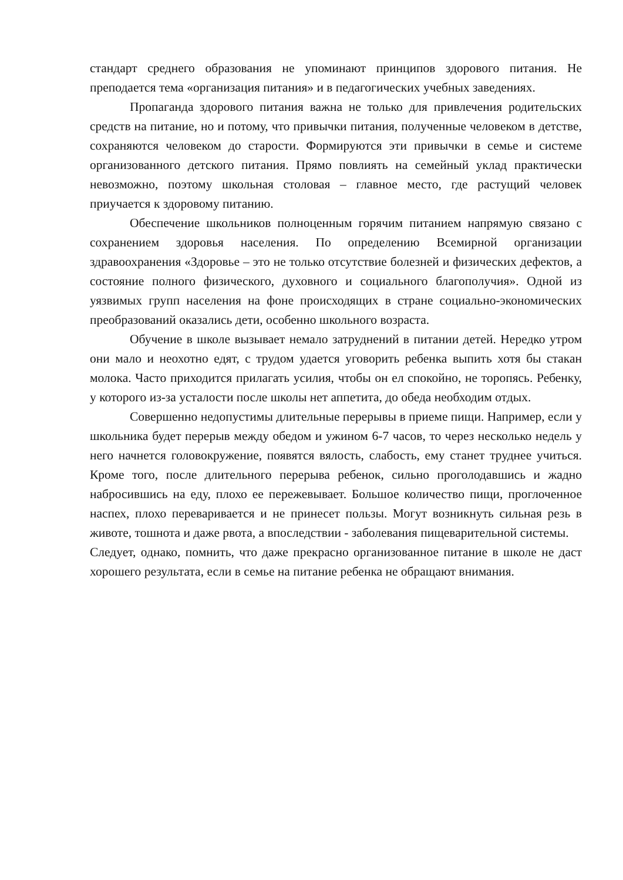стандарт среднего образования не упоминают принципов здорового питания. Не преподается тема «организация питания» и в педагогических учебных заведениях.
Пропаганда здорового питания важна не только для привлечения родительских средств на питание, но и потому, что привычки питания, полученные человеком в детстве, сохраняются человеком до старости. Формируются эти привычки в семье и системе организованного детского питания. Прямо повлиять на семейный уклад практически невозможно, поэтому школьная столовая – главное место, где растущий человек приучается к здоровому питанию.
Обеспечение школьников полноценным горячим питанием напрямую связано с сохранением здоровья населения. По определению Всемирной организации здравоохранения «Здоровье – это не только отсутствие болезней и физических дефектов, а состояние полного физического, духовного и социального благополучия». Одной из уязвимых групп населения на фоне происходящих в стране социально-экономических преобразований оказались дети, особенно школьного возраста.
Обучение в школе вызывает немало затруднений в питании детей. Нередко утром они мало и неохотно едят, с трудом удается уговорить ребенка выпить хотя бы стакан молока. Часто приходится прилагать усилия, чтобы он ел спокойно, не торопясь. Ребенку, у которого из-за усталости после школы нет аппетита, до обеда необходим отдых.
Совершенно недопустимы длительные перерывы в приеме пищи. Например, если у школьника будет перерыв между обедом и ужином 6-7 часов, то через несколько недель у него начнется головокружение, появятся вялость, слабость, ему станет труднее учиться. Кроме того, после длительного перерыва ребенок, сильно проголодавшись и жадно набросившись на еду, плохо ее пережевывает. Большое количество пищи, проглоченное наспех, плохо переваривается и не принесет пользы. Могут возникнуть сильная резь в животе, тошнота и даже рвота, а впоследствии - заболевания пищеварительной системы.
Следует, однако, помнить, что даже прекрасно организованное питание в школе не даст хорошего результата, если в семье на питание ребенка не обращают внимания.